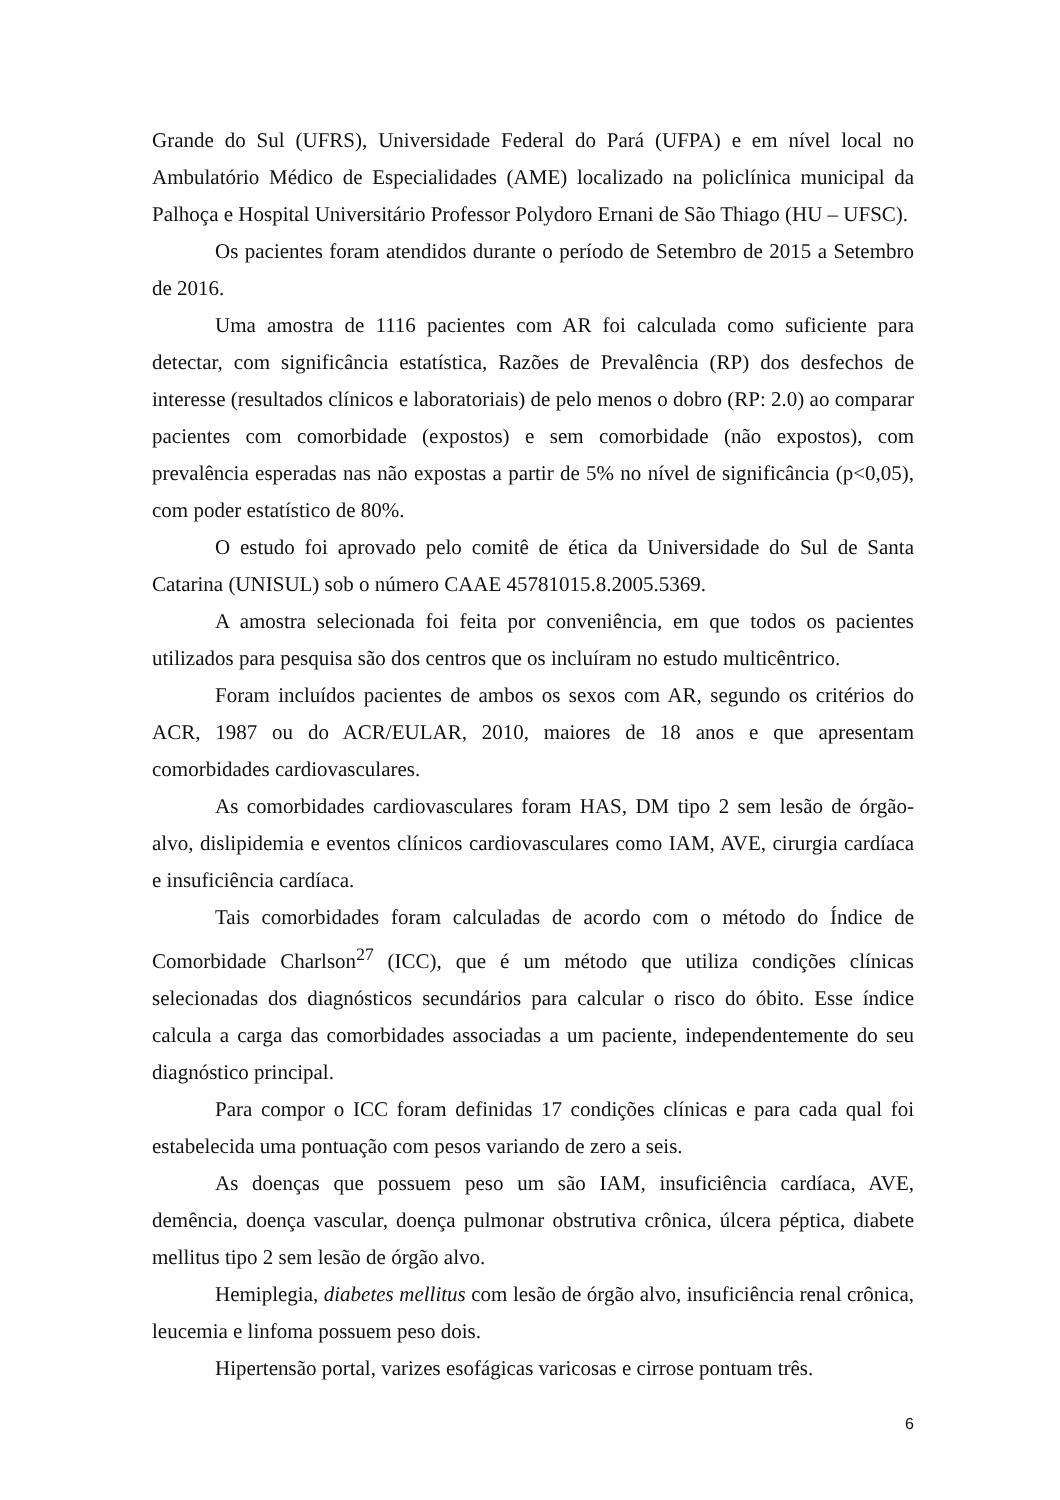Grande do Sul (UFRS), Universidade Federal do Pará (UFPA) e em nível local no Ambulatório Médico de Especialidades (AME) localizado na policlínica municipal da Palhoça e Hospital Universitário Professor Polydoro Ernani de São Thiago (HU – UFSC).
Os pacientes foram atendidos durante o período de Setembro de 2015 a Setembro de 2016.
Uma amostra de 1116 pacientes com AR foi calculada como suficiente para detectar, com significância estatística, Razões de Prevalência (RP) dos desfechos de interesse (resultados clínicos e laboratoriais) de pelo menos o dobro (RP: 2.0) ao comparar pacientes com comorbidade (expostos) e sem comorbidade (não expostos), com prevalência esperadas nas não expostas a partir de 5% no nível de significância (p<0,05), com poder estatístico de 80%.
O estudo foi aprovado pelo comitê de ética da Universidade do Sul de Santa Catarina (UNISUL) sob o número CAAE 45781015.8.2005.5369.
A amostra selecionada foi feita por conveniência, em que todos os pacientes utilizados para pesquisa são dos centros que os incluíram no estudo multicêntrico.
Foram incluídos pacientes de ambos os sexos com AR, segundo os critérios do ACR, 1987 ou do ACR/EULAR, 2010, maiores de 18 anos e que apresentam comorbidades cardiovasculares.
As comorbidades cardiovasculares foram HAS, DM tipo 2 sem lesão de órgão-alvo, dislipidemia e eventos clínicos cardiovasculares como IAM, AVE, cirurgia cardíaca e insuficiência cardíaca.
Tais comorbidades foram calculadas de acordo com o método do Índice de Comorbidade Charlson<sup>27</sup> (ICC), que é um método que utiliza condições clínicas selecionadas dos diagnósticos secundários para calcular o risco do óbito. Esse índice calcula a carga das comorbidades associadas a um paciente, independentemente do seu diagnóstico principal.
Para compor o ICC foram definidas 17 condições clínicas e para cada qual foi estabelecida uma pontuação com pesos variando de zero a seis.
As doenças que possuem peso um são IAM, insuficiência cardíaca, AVE, demência, doença vascular, doença pulmonar obstrutiva crônica, úlcera péptica, diabete mellitus tipo 2 sem lesão de órgão alvo.
Hemiplegia, diabetes mellitus com lesão de órgão alvo, insuficiência renal crônica, leucemia e linfoma possuem peso dois.
Hipertensão portal, varizes esofágicas varicosas e cirrose pontuam três.
6